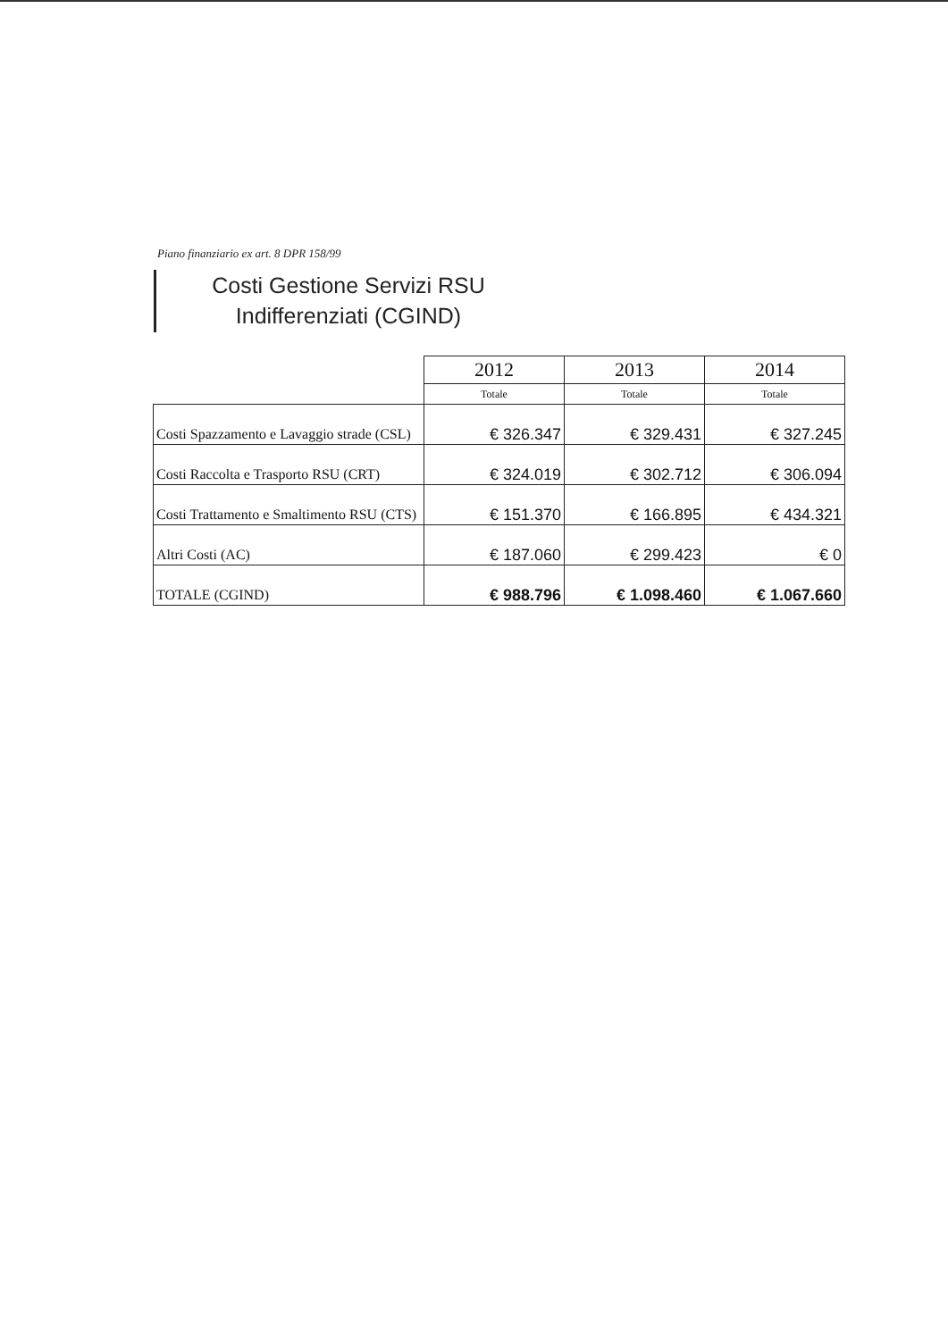Piano finanziario ex art. 8 DPR 158/99
Costi Gestione Servizi RSU
Indifferenziati (CGIND)
| | 2012 | 2013 | 2014 |
| --- | --- | --- | --- |
| | Totale | Totale | Totale |
| Costi Spazzamento e Lavaggio strade (CSL) | € 326.347 | € 329.431 | € 327.245 |
| Costi Raccolta e Trasporto RSU (CRT) | € 324.019 | € 302.712 | € 306.094 |
| Costi Trattamento e Smaltimento RSU (CTS) | € 151.370 | € 166.895 | € 434.321 |
| Altri Costi (AC) | € 187.060 | € 299.423 | € 0 |
| TOTALE (CGIND) | € 988.796 | € 1.098.460 | € 1.067.660 |